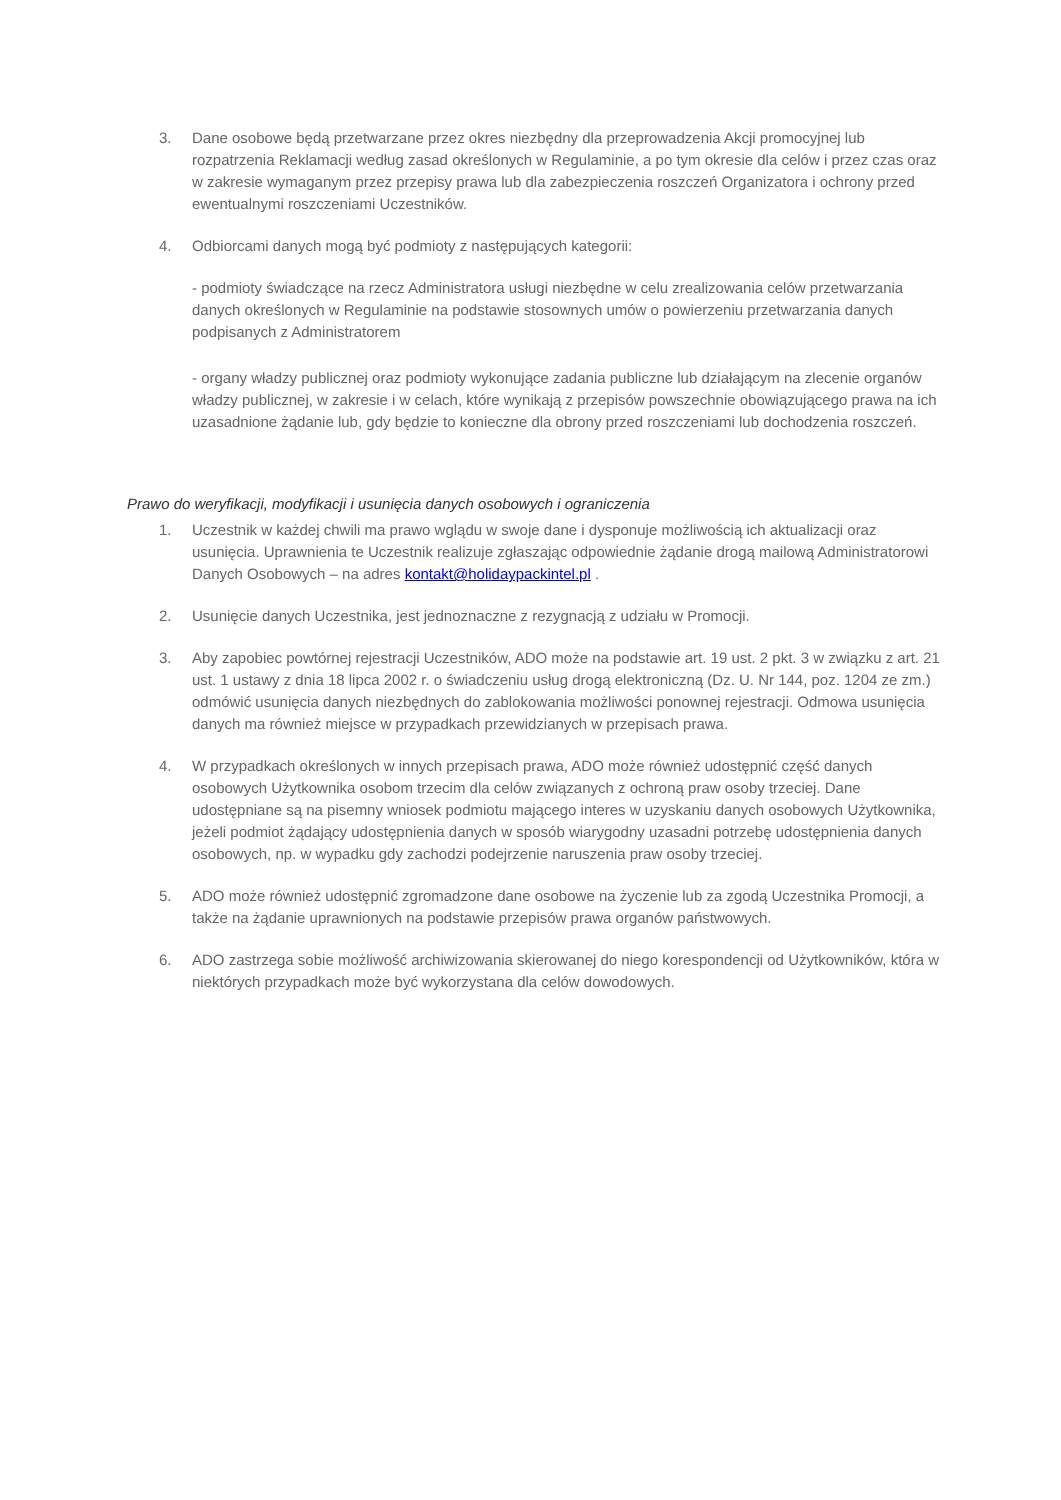3. Dane osobowe będą przetwarzane przez okres niezbędny dla przeprowadzenia Akcji promocyjnej lub rozpatrzenia Reklamacji według zasad określonych w Regulaminie, a po tym okresie dla celów i przez czas oraz w zakresie wymaganym przez przepisy prawa lub dla zabezpieczenia roszczeń Organizatora i ochrony przed ewentualnymi roszczeniami Uczestników.
4. Odbiorcami danych mogą być podmioty z następujących kategorii:
- podmioty świadczące na rzecz Administratora usługi niezbędne w celu zrealizowania celów przetwarzania danych określonych w Regulaminie na podstawie stosownych umów o powierzeniu przetwarzania danych podpisanych z Administratorem
- organy władzy publicznej oraz podmioty wykonujące zadania publiczne lub działającym na zlecenie organów władzy publicznej, w zakresie i w celach, które wynikają z przepisów powszechnie obowiązującego prawa na ich uzasadnione żądanie lub, gdy będzie to konieczne dla obrony przed roszczeniami lub dochodzenia roszczeń.
Prawo do weryfikacji, modyfikacji i usunięcia danych osobowych i ograniczenia
1. Uczestnik w każdej chwili ma prawo wglądu w swoje dane i dysponuje możliwością ich aktualizacji oraz usunięcia. Uprawnienia te Uczestnik realizuje zgłaszając odpowiednie żądanie drogą mailową Administratorowi Danych Osobowych – na adres kontakt@holidaypackintel.pl .
2. Usunięcie danych Uczestnika, jest jednoznaczne z rezygnacją z udziału w Promocji.
3. Aby zapobiec powtórnej rejestracji Uczestników, ADO może na podstawie art. 19 ust. 2 pkt. 3 w związku z art. 21 ust. 1 ustawy z dnia 18 lipca 2002 r. o świadczeniu usług drogą elektroniczną (Dz. U. Nr 144, poz. 1204 ze zm.) odmówić usunięcia danych niezbędnych do zablokowania możliwości ponownej rejestracji. Odmowa usunięcia danych ma również miejsce w przypadkach przewidzianych w przepisach prawa.
4. W przypadkach określonych w innych przepisach prawa, ADO może również udostępnić część danych osobowych Użytkownika osobom trzecim dla celów związanych z ochroną praw osoby trzeciej. Dane udostępniane są na pisemny wniosek podmiotu mającego interes w uzyskaniu danych osobowych Użytkownika, jeżeli podmiot żądający udostępnienia danych w sposób wiarygodny uzasadni potrzebę udostępnienia danych osobowych, np. w wypadku gdy zachodzi podejrzenie naruszenia praw osoby trzeciej.
5. ADO może również udostępnić zgromadzone dane osobowe na życzenie lub za zgodą Uczestnika Promocji, a także na żądanie uprawnionych na podstawie przepisów prawa organów państwowych.
6. ADO zastrzega sobie możliwość archiwizowania skierowanej do niego korespondencji od Użytkowników, która w niektórych przypadkach może być wykorzystana dla celów dowodowych.